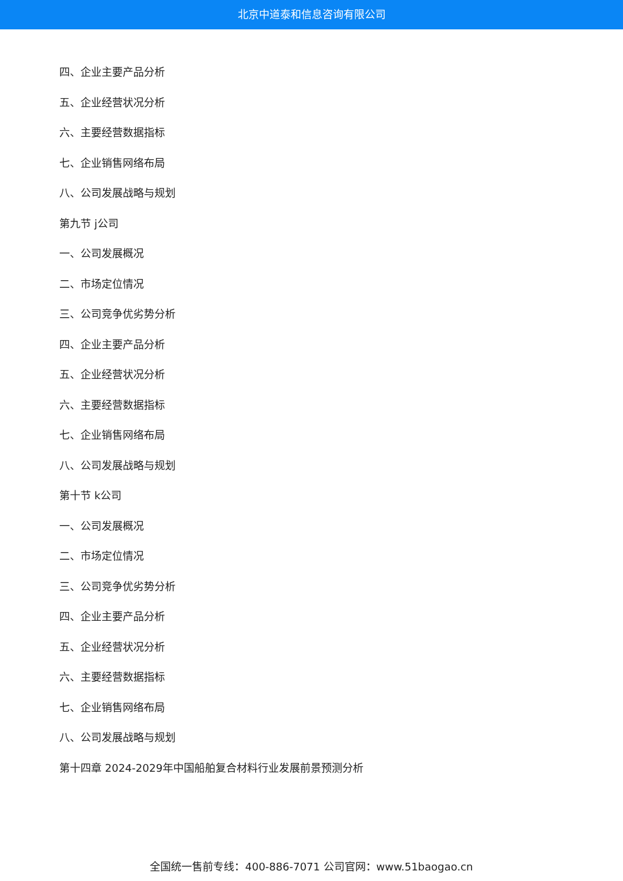北京中道泰和信息咨询有限公司
四、企业主要产品分析
五、企业经营状况分析
六、主要经营数据指标
七、企业销售网络布局
八、公司发展战略与规划
第九节 j公司
一、公司发展概况
二、市场定位情况
三、公司竞争优劣势分析
四、企业主要产品分析
五、企业经营状况分析
六、主要经营数据指标
七、企业销售网络布局
八、公司发展战略与规划
第十节 k公司
一、公司发展概况
二、市场定位情况
三、公司竞争优劣势分析
四、企业主要产品分析
五、企业经营状况分析
六、主要经营数据指标
七、企业销售网络布局
八、公司发展战略与规划
第十四章 2024-2029年中国船舶复合材料行业发展前景预测分析
全国统一售前专线：400-886-7071 公司官网：www.51baogao.cn